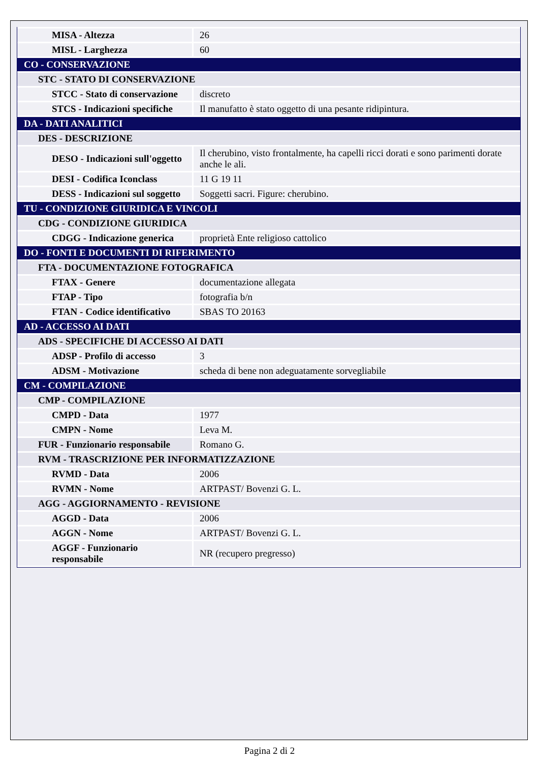| MISA - Altezza | 26 |
| MISL - Larghezza | 60 |
| CO - CONSERVAZIONE | |
| STC - STATO DI CONSERVAZIONE | |
| STCC - Stato di conservazione | discreto |
| STCS - Indicazioni specifiche | Il manufatto è stato oggetto di una pesante ridipintura. |
| DA - DATI ANALITICI | |
| DES - DESCRIZIONE | |
| DESO - Indicazioni sull'oggetto | Il cherubino, visto frontalmente, ha capelli ricci dorati e sono parimenti dorate anche le ali. |
| DESI - Codifica Iconclass | 11 G 19 11 |
| DESS - Indicazioni sul soggetto | Soggetti sacri. Figure: cherubino. |
| TU - CONDIZIONE GIURIDICA E VINCOLI | |
| CDG - CONDIZIONE GIURIDICA | |
| CDGG - Indicazione generica | proprietà Ente religioso cattolico |
| DO - FONTI E DOCUMENTI DI RIFERIMENTO | |
| FTA - DOCUMENTAZIONE FOTOGRAFICA | |
| FTAX - Genere | documentazione allegata |
| FTAP - Tipo | fotografia b/n |
| FTAN - Codice identificativo | SBAS TO 20163 |
| AD - ACCESSO AI DATI | |
| ADS - SPECIFICHE DI ACCESSO AI DATI | |
| ADSP - Profilo di accesso | 3 |
| ADSM - Motivazione | scheda di bene non adeguatamente sorvegliabile |
| CM - COMPILAZIONE | |
| CMP - COMPILAZIONE | |
| CMPD - Data | 1977 |
| CMPN - Nome | Leva M. |
| FUR - Funzionario responsabile | Romano G. |
| RVM - TRASCRIZIONE PER INFORMATIZZAZIONE | |
| RVMD - Data | 2006 |
| RVMN - Nome | ARTPAST/ Bovenzi G. L. |
| AGG - AGGIORNAMENTO - REVISIONE | |
| AGGD - Data | 2006 |
| AGGN - Nome | ARTPAST/ Bovenzi G. L. |
| AGGF - Funzionario responsabile | NR (recupero pregresso) |
Pagina 2 di 2